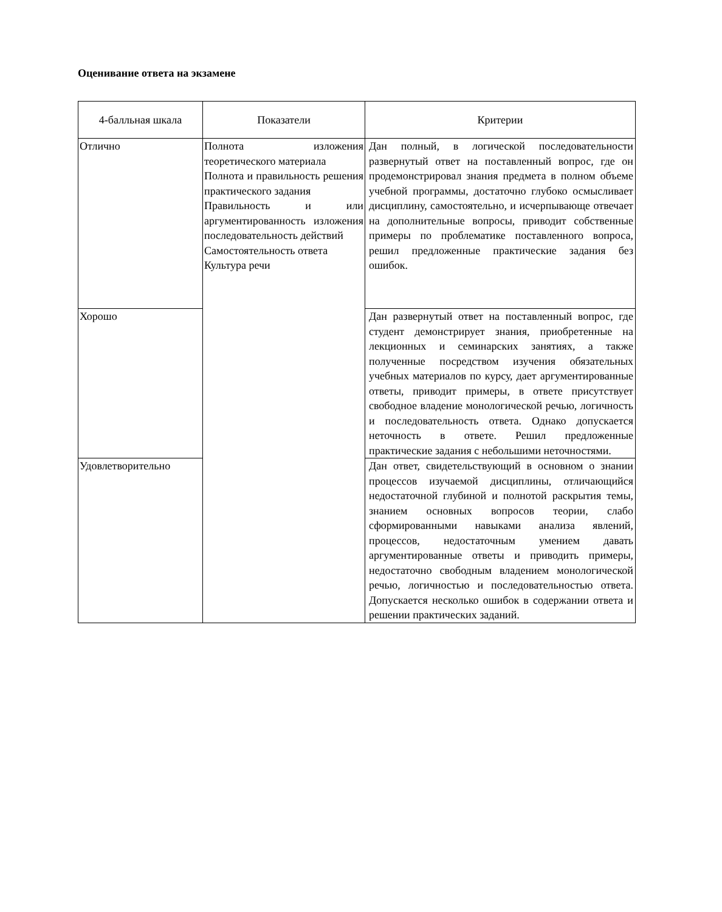Оценивание ответа на экзамене
| 4-балльная шкала | Показатели | Критерии |
| --- | --- | --- |
| Отлично | Полнота изложения теоретического материала Полнота и правильность решения практического задания Правильность и или аргументированность изложения последовательность действий Самостоятельность ответа Культура речи | Дан полный, в логической последовательности развернутый ответ на поставленный вопрос, где он продемонстрировал знания предмета в полном объеме учебной программы, достаточно глубоко осмысливает дисциплину, самостоятельно, и исчерпывающе отвечает на дополнительные вопросы, приводит собственные примеры по проблематике поставленного вопроса, решил предложенные практические задания без ошибок. |
| Хорошо | | Дан развернутый ответ на поставленный вопрос, где студент демонстрирует знания, приобретенные на лекционных и семинарских занятиях, а также полученные посредством изучения обязательных учебных материалов по курсу, дает аргументированные ответы, приводит примеры, в ответе присутствует свободное владение монологической речью, логичность и последовательность ответа. Однако допускается неточность в ответе. Решил предложенные практические задания с небольшими неточностями. |
| Удовлетворительно | | Дан ответ, свидетельствующий в основном о знании процессов изучаемой дисциплины, отличающийся недостаточной глубиной и полнотой раскрытия темы, знанием основных вопросов теории, слабо сформированными навыками анализа явлений, процессов, недостаточным умением давать аргументированные ответы и приводить примеры, недостаточно свободным владением монологической речью, логичностью и последовательностью ответа. Допускается несколько ошибок в содержании ответа и решении практических заданий. |